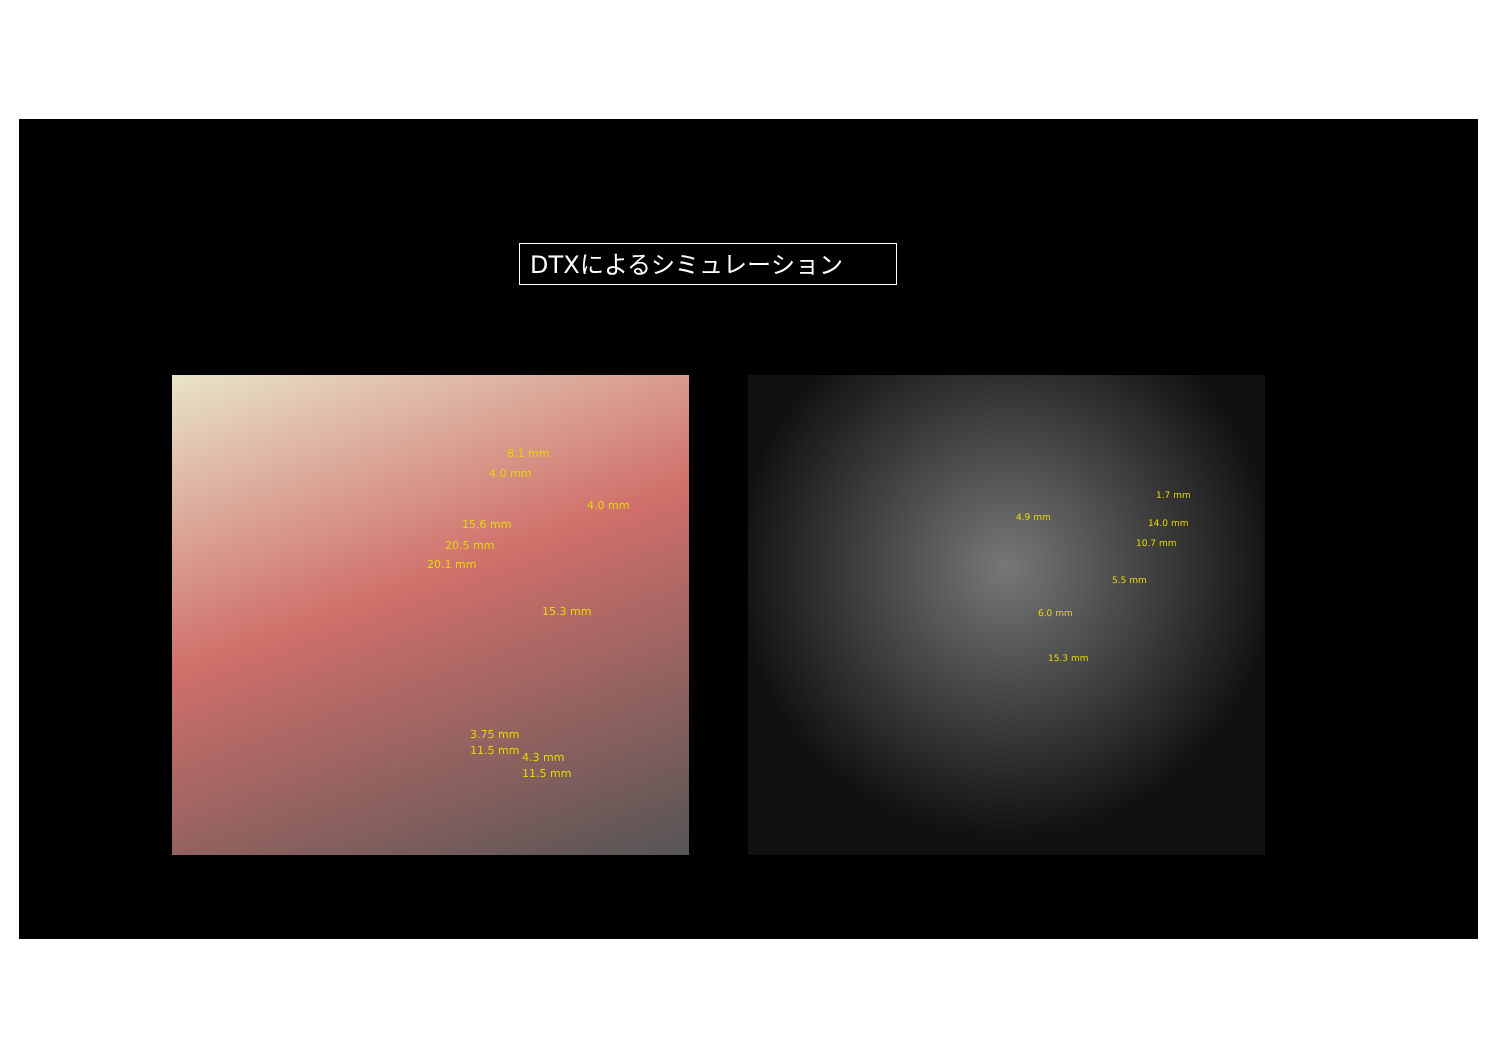DTXによるシミュレーション
8.1 mm
4.0 mm
4.0 mm
15.6 mm
20.5 mm
20.1 mm
15.3 mm
3.75 mm
11.5 mm
4.3 mm
11.5 mm
1.7 mm
4.9 mm
14.0 mm
10.7 mm
5.5 mm
6.0 mm
15.3 mm